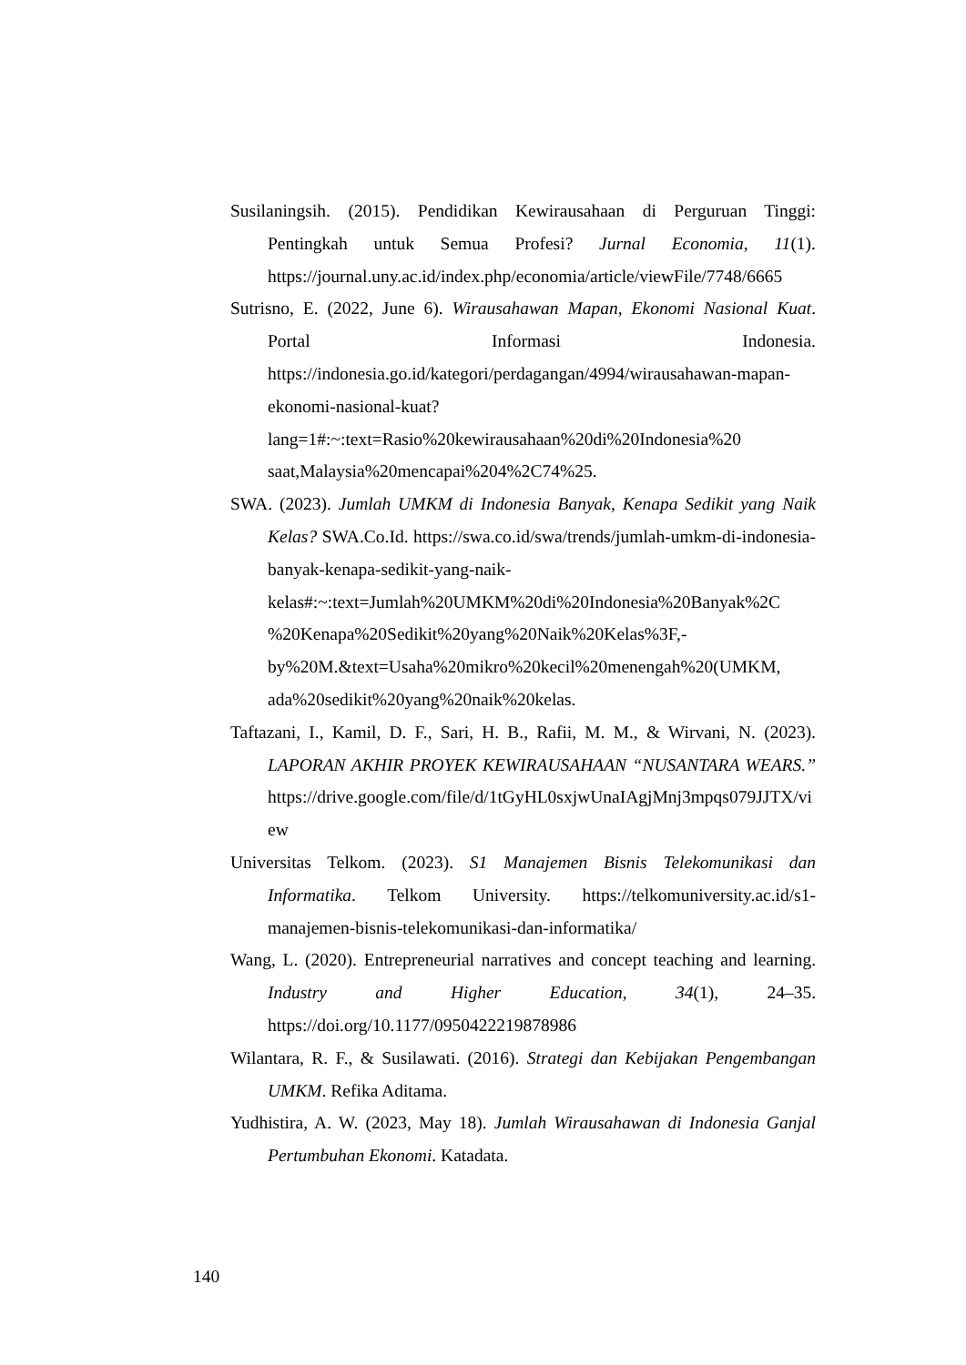Susilaningsih. (2015). Pendidikan Kewirausahaan di Perguruan Tinggi: Pentingkah untuk Semua Profesi? Jurnal Economia, 11(1). https://journal.uny.ac.id/index.php/economia/article/viewFile/7748/6665
Sutrisno, E. (2022, June 6). Wirausahawan Mapan, Ekonomi Nasional Kuat. Portal Informasi Indonesia. https://indonesia.go.id/kategori/perdagangan/4994/wirausahawan-mapan-ekonomi-nasional-kuat?lang=1#:~:text=Rasio%20kewirausahaan%20di%20Indonesia%20 saat,Malaysia%20mencapai%204%2C74%25.
SWA. (2023). Jumlah UMKM di Indonesia Banyak, Kenapa Sedikit yang Naik Kelas? SWA.Co.Id. https://swa.co.id/swa/trends/jumlah-umkm-di-indonesia-banyak-kenapa-sedikit-yang-naik-kelas#:~:text=Jumlah%20UMKM%20di%20Indonesia%20Banyak%2C %20Kenapa%20Sedikit%20yang%20Naik%20Kelas%3F,-by%20M.&text=Usaha%20mikro%20kecil%20menengah%20(UMKM, ada%20sedikit%20yang%20naik%20kelas.
Taftazani, I., Kamil, D. F., Sari, H. B., Rafii, M. M., & Wirvani, N. (2023). LAPORAN AKHIR PROYEK KEWIRAUSAHAAN “NUSANTARA WEARS.” https://drive.google.com/file/d/1tGyHL0sxjwUnaIAgjMnj3mpqs079JJTX/view
Universitas Telkom. (2023). S1 Manajemen Bisnis Telekomunikasi dan Informatika. Telkom University. https://telkomuniversity.ac.id/s1-manajemen-bisnis-telekomunikasi-dan-informatika/
Wang, L. (2020). Entrepreneurial narratives and concept teaching and learning. Industry and Higher Education, 34(1), 24–35. https://doi.org/10.1177/0950422219878986
Wilantara, R. F., & Susilawati. (2016). Strategi dan Kebijakan Pengembangan UMKM. Refika Aditama.
Yudhistira, A. W. (2023, May 18). Jumlah Wirausahawan di Indonesia Ganjal Pertumbuhan Ekonomi. Katadata.
140